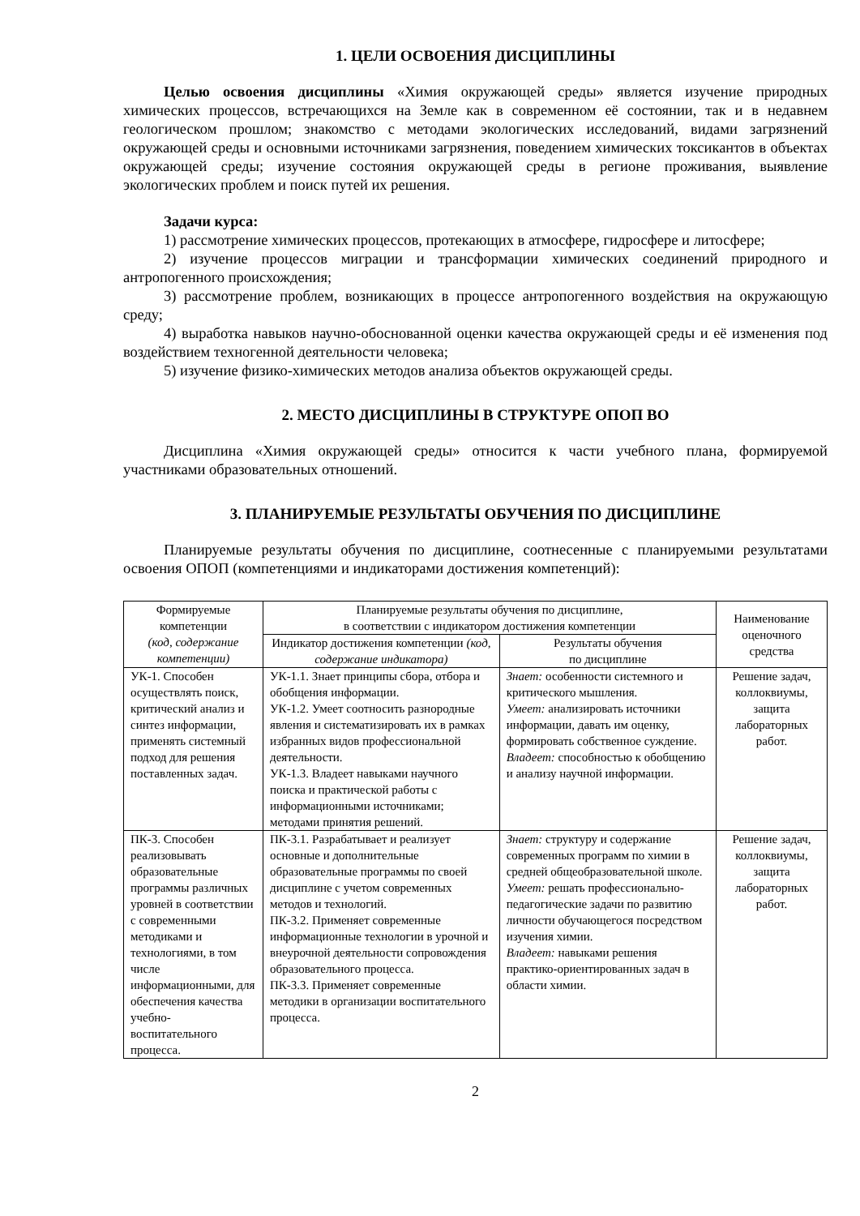1. ЦЕЛИ ОСВОЕНИЯ ДИСЦИПЛИНЫ
Целью освоения дисциплины «Химия окружающей среды» является изучение природных химических процессов, встречающихся на Земле как в современном её состоянии, так и в недавнем геологическом прошлом; знакомство с методами экологических исследований, видами загрязнений окружающей среды и основными источниками загрязнения, поведением химических токсикантов в объектах окружающей среды; изучение состояния окружающей среды в регионе проживания, выявление экологических проблем и поиск путей их решения.
Задачи курса:
1) рассмотрение химических процессов, протекающих в атмосфере, гидросфере и литосфере;
2) изучение процессов миграции и трансформации химических соединений природного и антропогенного происхождения;
3) рассмотрение проблем, возникающих в процессе антропогенного воздействия на окружающую среду;
4) выработка навыков научно-обоснованной оценки качества окружающей среды и её изменения под воздействием техногенной деятельности человека;
5) изучение физико-химических методов анализа объектов окружающей среды.
2. МЕСТО ДИСЦИПЛИНЫ В СТРУКТУРЕ ОПОП ВО
Дисциплина «Химия окружающей среды» относится к части учебного плана, формируемой участниками образовательных отношений.
3. ПЛАНИРУЕМЫЕ РЕЗУЛЬТАТЫ ОБУЧЕНИЯ ПО ДИСЦИПЛИНЕ
Планируемые результаты обучения по дисциплине, соотнесенные с планируемыми результатами освоения ОПОП (компетенциями и индикаторами достижения компетенций):
| Формируемые компетенции (код, содержание компетенции) | Планируемые результаты обучения по дисциплине, в соответствии с индикатором достижения компетенции | | Наименование оценочного средства |
| --- | --- | --- | --- |
| | Индикатор достижения компетенции (код, содержание индикатора) | Результаты обучения по дисциплине | |
| УК-1. Способен осуществлять поиск, критический анализ и синтез информации, применять системный подход для решения поставленных задач. | УК-1.1. Знает принципы сбора, отбора и обобщения информации. УК-1.2. Умеет соотносить разнородные явления и систематизировать их в рамках избранных видов профессиональной деятельности. УК-1.3. Владеет навыками научного поиска и практической работы с информационными источниками; методами принятия решений. | Знает: особенности системного и критического мышления. Умеет: анализировать источники информации, давать им оценку, формировать собственное суждение. Владеет: способностью к обобщению и анализу научной информации. | Решение задач, коллоквиумы, защита лабораторных работ. |
| ПК-3. Способен реализовывать образовательные программы различных уровней в соответствии с современными методиками и технологиями, в том числе информационными, для обеспечения качества учебно-воспитательного процесса. | ПК-3.1. Разрабатывает и реализует основные и дополнительные образовательные программы по своей дисциплине с учетом современных методов и технологий. ПК-3.2. Применяет современные информационные технологии в урочной и внеурочной деятельности сопровождения образовательного процесса. ПК-3.3. Применяет современные методики в организации воспитательного процесса. | Знает: структуру и содержание современных программ по химии в средней общеобразовательной школе. Умеет: решать профессионально-педагогические задачи по развитию личности обучающегося посредством изучения химии. Владеет: навыками решения практико-ориентированных задач в области химии. | Решение задач, коллоквиумы, защита лабораторных работ. |
2